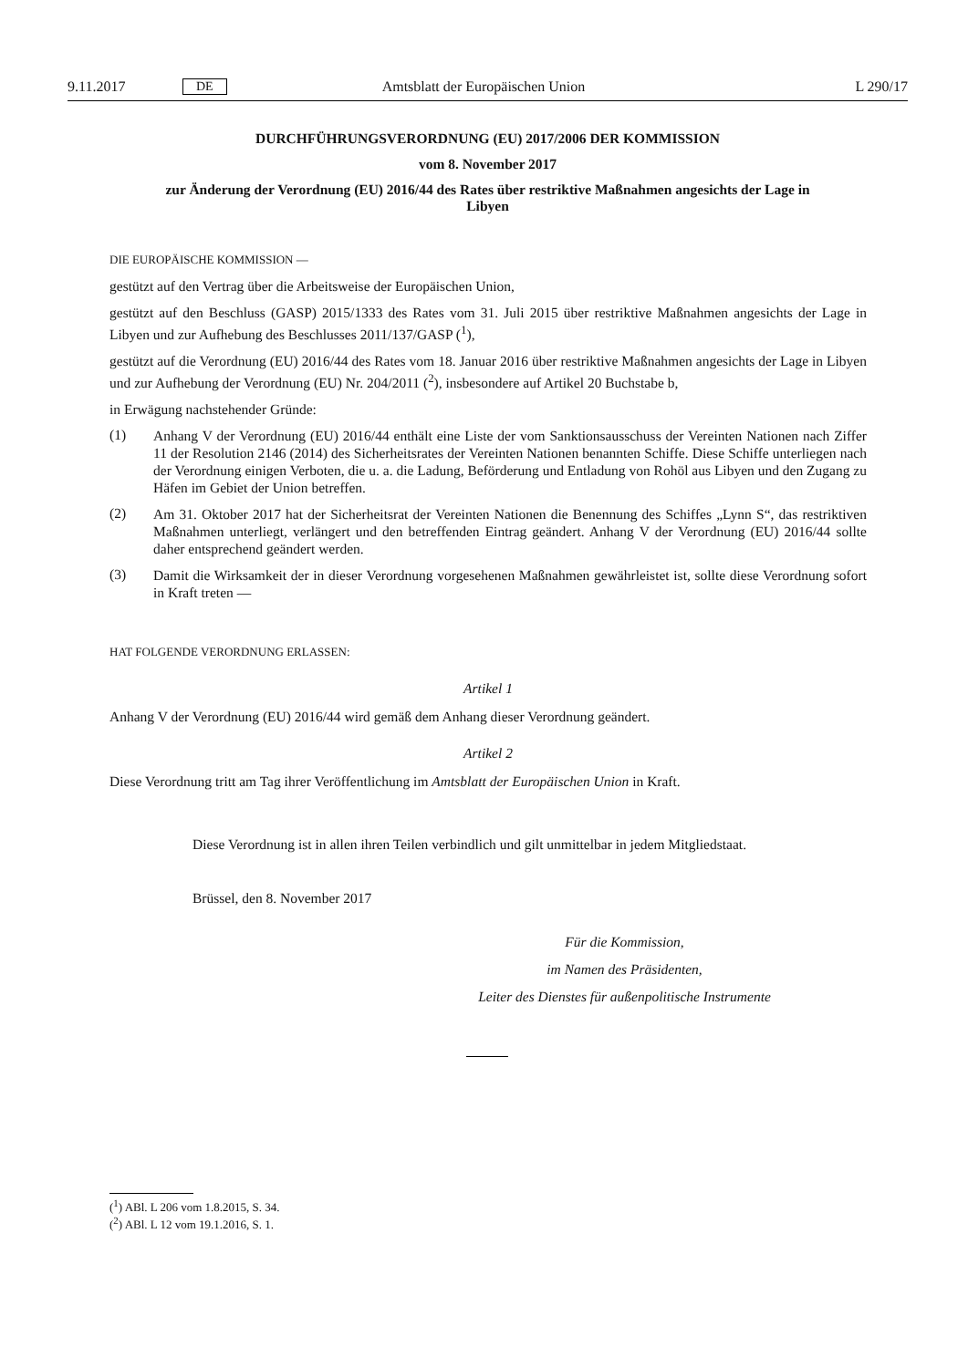9.11.2017 DE Amtsblatt der Europäischen Union L 290/17
DURCHFÜHRUNGSVERORDNUNG (EU) 2017/2006 DER KOMMISSION
vom 8. November 2017
zur Änderung der Verordnung (EU) 2016/44 des Rates über restriktive Maßnahmen angesichts der Lage in Libyen
DIE EUROPÄISCHE KOMMISSION —
gestützt auf den Vertrag über die Arbeitsweise der Europäischen Union,
gestützt auf den Beschluss (GASP) 2015/1333 des Rates vom 31. Juli 2015 über restriktive Maßnahmen angesichts der Lage in Libyen und zur Aufhebung des Beschlusses 2011/137/GASP (<sup>1</sup>),
gestützt auf die Verordnung (EU) 2016/44 des Rates vom 18. Januar 2016 über restriktive Maßnahmen angesichts der Lage in Libyen und zur Aufhebung der Verordnung (EU) Nr. 204/2011 (<sup>2</sup>), insbesondere auf Artikel 20 Buchstabe b,
in Erwägung nachstehender Gründe:
(1)
Anhang V der Verordnung (EU) 2016/44 enthält eine Liste der vom Sanktionsausschuss der Vereinten Nationen nach Ziffer 11 der Resolution 2146 (2014) des Sicherheitsrates der Vereinten Nationen benannten Schiffe. Diese Schiffe unterliegen nach der Verordnung einigen Verboten, die u. a. die Ladung, Beförderung und Entladung von Rohöl aus Libyen und den Zugang zu Häfen im Gebiet der Union betreffen.
(2)
Am 31. Oktober 2017 hat der Sicherheitsrat der Vereinten Nationen die Benennung des Schiffes „Lynn S“, das restriktiven Maßnahmen unterliegt, verlängert und den betreffenden Eintrag geändert. Anhang V der Verordnung (EU) 2016/44 sollte daher entsprechend geändert werden.
(3)
Damit die Wirksamkeit der in dieser Verordnung vorgesehenen Maßnahmen gewährleistet ist, sollte diese Verordnung sofort in Kraft treten —
HAT FOLGENDE VERORDNUNG ERLASSEN:
Artikel 1
Anhang V der Verordnung (EU) 2016/44 wird gemäß dem Anhang dieser Verordnung geändert.
Artikel 2
Diese Verordnung tritt am Tag ihrer Veröffentlichung im Amtsblatt der Europäischen Union in Kraft.
Diese Verordnung ist in allen ihren Teilen verbindlich und gilt unmittelbar in jedem Mitgliedstaat.
Brüssel, den 8. November 2017
Für die Kommission,
im Namen des Präsidenten,
Leiter des Dienstes für außenpolitische Instrumente
(<sup>1</sup>) ABl. L 206 vom 1.8.2015, S. 34.
(<sup>2</sup>) ABl. L 12 vom 19.1.2016, S. 1.